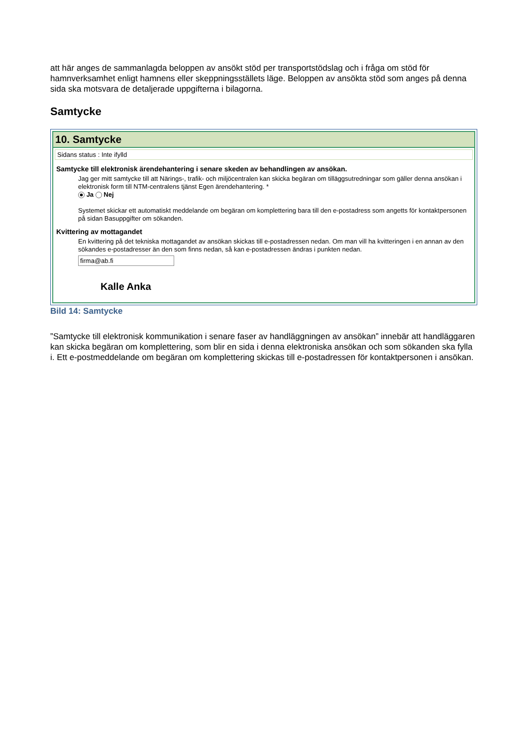att här anges de sammanlagda beloppen av ansökt stöd per transportstödslag och i fråga om stöd för hamnverksamhet enligt hamnens eller skeppningsställets läge. Beloppen av ansökta stöd som anges på denna sida ska motsvara de detaljerade uppgifterna i bilagorna.
Samtycke
10. Samtycke
Sidans status : Inte ifylld
Samtycke till elektronisk ärendehantering i senare skeden av behandlingen av ansökan.
Jag ger mitt samtycke till att Närings-, trafik- och miljöcentralen kan skicka begäran om tilläggsutredningar som gäller denna ansökan i elektronisk form till NTM-centralens tjänst Egen ärendehantering. *
Ja Nej
Systemet skickar ett automatiskt meddelande om begäran om komplettering bara till den e-postadress som angetts för kontaktpersonen på sidan Basuppgifter om sökanden.
Kvittering av mottagandet
En kvittering på det tekniska mottagandet av ansökan skickas till e-postadressen nedan. Om man vill ha kvitteringen i en annan av den sökandes e-postadresser än den som finns nedan, så kan e-postadressen ändras i punkten nedan.
firma@ab.fi
Kalle Anka
Bild 14: Samtycke
”Samtycke till elektronisk kommunikation i senare faser av handläggningen av ansökan” innebär att handläggaren kan skicka begäran om komplettering, som blir en sida i denna elektroniska ansökan och som sökanden ska fylla i. Ett e-postmeddelande om begäran om komplettering skickas till e-postadressen för kontaktpersonen i ansökan.